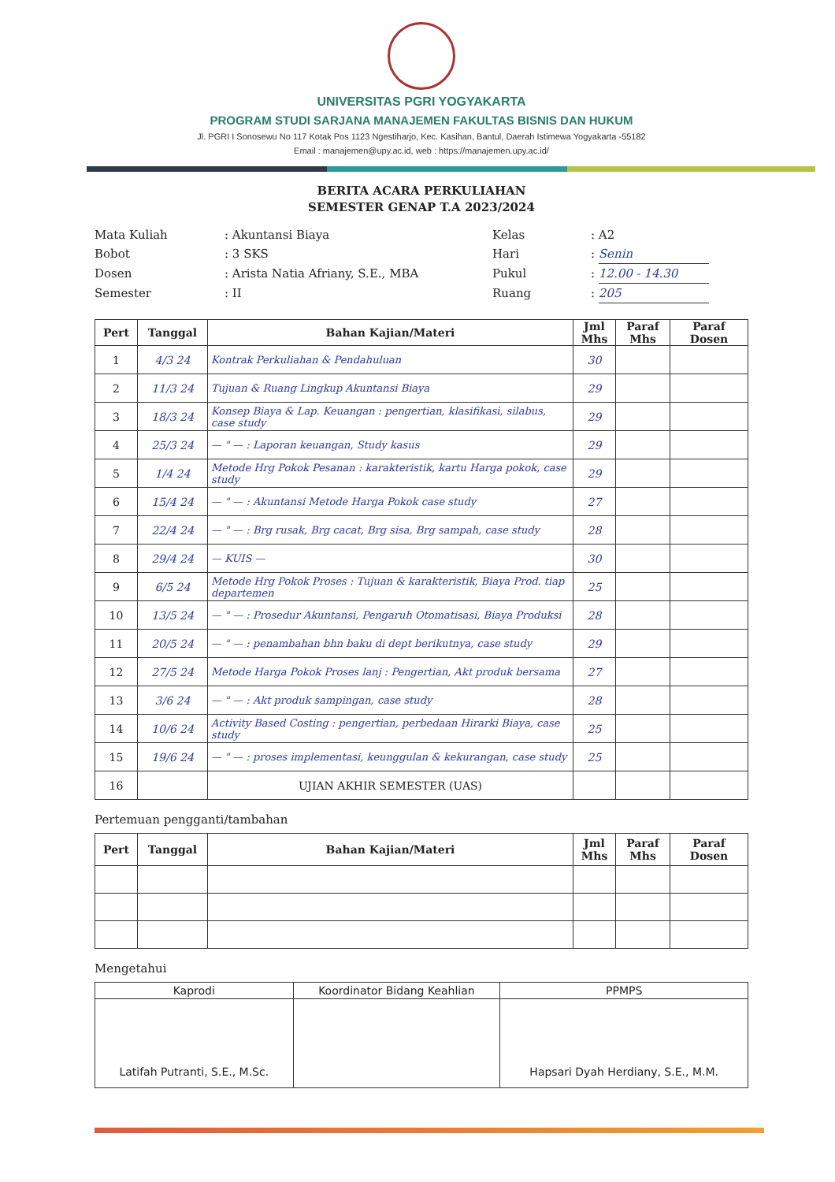UNIVERSITAS PGRI YOGYAKARTA
PROGRAM STUDI SARJANA MANAJEMEN FAKULTAS BISNIS DAN HUKUM
Jl. PGRI I Sonosewu No 117 Kotak Pos 1123 Ngestiharjo, Kec. Kasihan, Bantul, Daerah Istimewa Yogyakarta -55182
Email : manajemen@upy.ac.id, web : https://manajemen.upy.ac.id/
BERITA ACARA PERKULIAHAN
SEMESTER GENAP T.A 2023/2024
Mata Kuliah
: Akuntansi Biaya
Kelas
: A2
Bobot
: 3 SKS
Hari
: Senin
Dosen
: Arista Natia Afriany, S.E., MBA
Pukul
: 12.00 - 14.30
Semester
: II
Ruang
: 205
| Pert | Tanggal | Bahan Kajian/Materi | Jml Mhs | Paraf Mhs | Paraf Dosen |
| --- | --- | --- | --- | --- | --- |
| 1 | 4/3 24 | Kontrak Perkuliahan & Pendahuluan | 30 | | |
| 2 | 11/3 24 | Tujuan & Ruang Lingkup Akuntansi Biaya | 29 | | |
| 3 | 18/3 24 | Konsep Biaya & Lap. Keuangan : pengertian, klasifikasi, silabus, case study | 29 | | |
| 4 | 25/3 24 | — " — : Laporan keuangan, Study kasus | 29 | | |
| 5 | 1/4 24 | Metode Hrg Pokok Pesanan : karakteristik, kartu Harga pokok, case study | 29 | | |
| 6 | 15/4 24 | — " — : Akuntansi Metode Harga Pokok case study | 27 | | |
| 7 | 22/4 24 | — " — : Brg rusak, Brg cacat, Brg sisa, Brg sampah, case study | 28 | | |
| 8 | 29/4 24 | — KUIS — | 30 | | |
| 9 | 6/5 24 | Metode Hrg Pokok Proses : Tujuan & karakteristik, Biaya Prod. tiap departemen | 25 | | |
| 10 | 13/5 24 | — " — : Prosedur Akuntansi, Pengaruh Otomatisasi, Biaya Produksi | 28 | | |
| 11 | 20/5 24 | — " — : penambahan bhn baku di dept berikutnya, case study | 29 | | |
| 12 | 27/5 24 | Metode Harga Pokok Proses lanj : Pengertian, Akt produk bersama | 27 | | |
| 13 | 3/6 24 | — " — : Akt produk sampingan, case study | 28 | | |
| 14 | 10/6 24 | Activity Based Costing : pengertian, perbedaan Hirarki Biaya, case study | 25 | | |
| 15 | 19/6 24 | — " — : proses implementasi, keunggulan & kekurangan, case study | 25 | | |
| 16 | | UJIAN AKHIR SEMESTER (UAS) | | | |
Pertemuan pengganti/tambahan
| Pert | Tanggal | Bahan Kajian/Materi | Jml Mhs | Paraf Mhs | Paraf Dosen |
| --- | --- | --- | --- | --- | --- |
Mengetahui
| Kaprodi | Koordinator Bidang Keahlian | PPMPS |
| --- | --- | --- |
| Latifah Putranti, S.E., M.Sc. | | Hapsari Dyah Herdiany, S.E., M.M. |